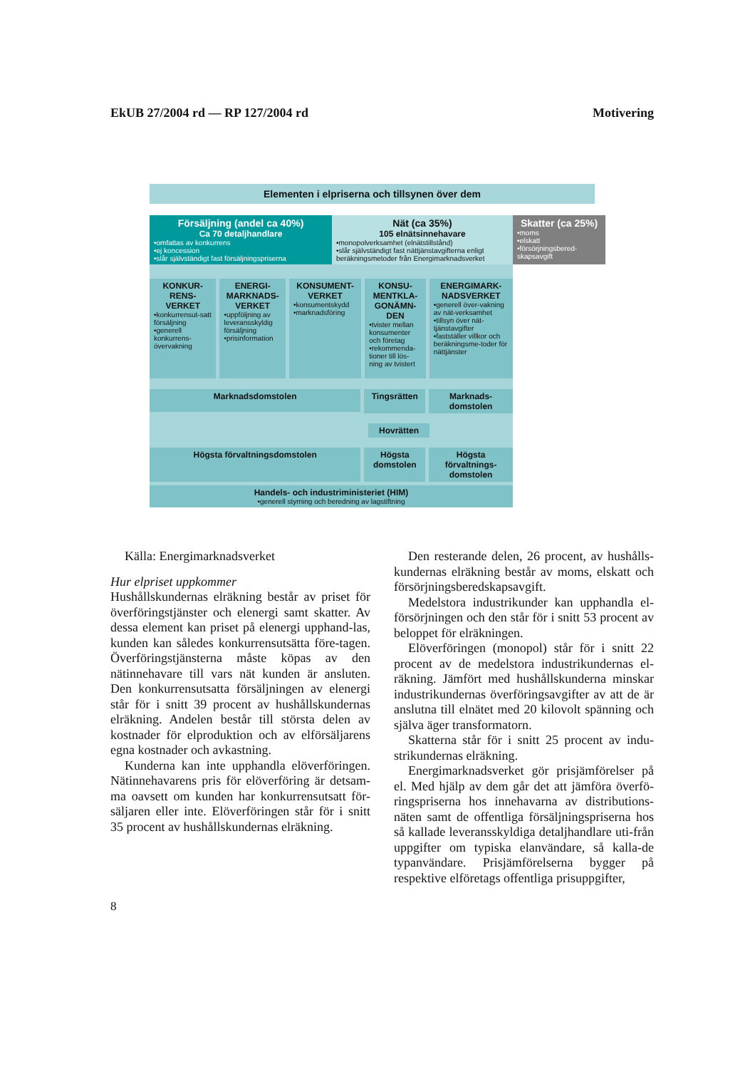EkUB 27/2004 rd — RP 127/2004 rd Motivering
Elementen i elpriserna och tillsynen över dem
Försäljning (andel ca 40%)
Ca 70 detaljhandlare
•omfattas av konkurrens
•ej koncession
•slår självständigt fast försäljningspriserna
Nät (ca 35%)
105 elnätsinnehavare
•monopolverksamhet (elnätstillstånd)
•slår självständigt fast nättjänstavgifterna enligt beräkningsmetoder från Energimarknadsverket
Skatter (ca 25%)
•moms
•elskatt
•försörjningsbered-skapsavgift
KONKUR-RENS-VERKET
•konkurrensut-satt försäljning
•generell konkurrens-övervakning
ENERGI-MARKNADS-VERKET
•uppföljning av leveransskyldig försäljning
•prisinformation
KONSUMENT-VERKET
•konsumentskydd
•marknadsföring
KONSU-MENTKLA-GONÄMN-DEN
•tvister mellan konsumenter och företag
•rekommenda-tioner till lös-ning av tvistert
ENERGIMARK-NADSVERKET
•generell över-vakning av nät-verksamhet
•tillsyn över nät-tjänstavgifter
•fastställer villkor och beräkningsme-toder för nättjänster
Marknadsdomstolen
Tingsrätten Marknads-domstolen
Hovrätten
Högsta förvaltningsdomstolen
Högsta domstolen
Högsta förvaltnings-domstolen
Handels- och industriministeriet (HIM)
•generell styrning och beredning av lagstiftning
Källa: Energimarknadsverket
Hur elpriset uppkommer
Hushållskundernas elräkning består av priset för överföringstjänster och elenergi samt skatter. Av dessa element kan priset på elenergi upphand-las, kunden kan således konkurrensutsätta före-tagen. Överföringstjänsterna måste köpas av den nätinnehavare till vars nät kunden är ansluten. Den konkurrensutsatta försäljningen av elenergi står för i snitt 39 procent av hushållskundernas elräkning. Andelen består till största delen av kostnader för elproduktion och av elförsäljarens egna kostnader och avkastning.
Kunderna kan inte upphandla elöverföringen. Nätinnehavarens pris för elöverföring är detsam-ma oavsett om kunden har konkurrensutsatt för-säljaren eller inte. Elöverföringen står för i snitt 35 procent av hushållskundernas elräkning.
Den resterande delen, 26 procent, av hushålls-kundernas elräkning består av moms, elskatt och försörjningsberedskapsavgift.
Medelstora industrikunder kan upphandla el-försörjningen och den står för i snitt 53 procent av beloppet för elräkningen.
Elöverföringen (monopol) står för i snitt 22 procent av de medelstora industrikundernas el-räkning. Jämfört med hushållskunderna minskar industrikundernas överföringsavgifter av att de är anslutna till elnätet med 20 kilovolt spänning och själva äger transformatorn.
Skatterna står för i snitt 25 procent av indu-strikundernas elräkning.
Energimarknadsverket gör prisjämförelser på el. Med hjälp av dem går det att jämföra överfö-ringspriserna hos innehavarna av distributions-näten samt de offentliga försäljningspriserna hos så kallade leveransskyldiga detaljhandlare uti-från uppgifter om typiska elanvändare, så kalla-de typanvändare. Prisjämförelserna bygger på respektive elföretags offentliga prisuppgifter,
8